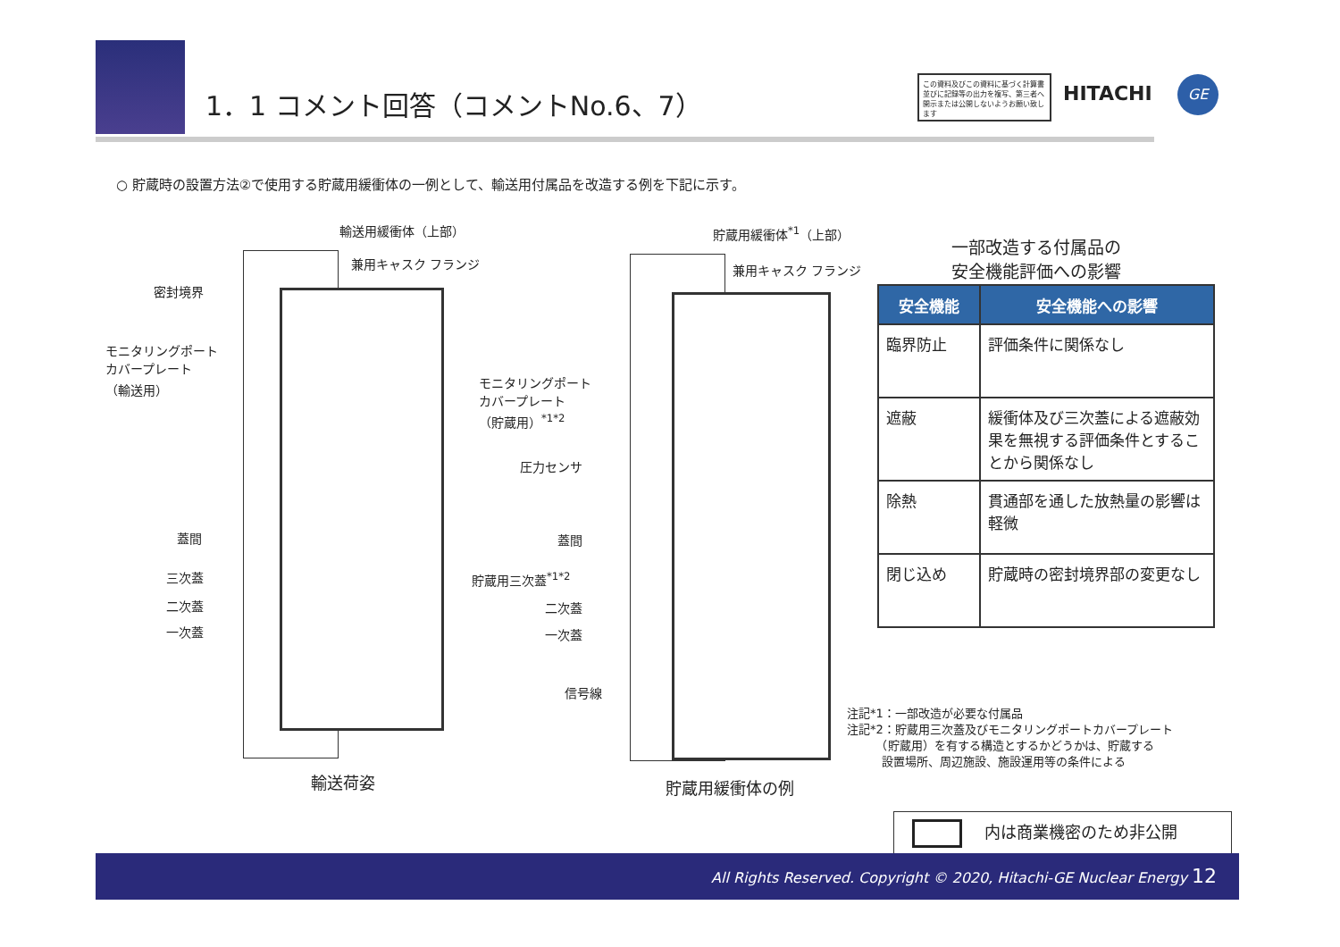1．1 コメント回答（コメントNo.6、7）
この資料及びこの資料に基づく計算書並びに記録等の出力を複写、第三者へ開示または公開しないようお願い致します
HITACHI GE
○ 貯蔵時の設置方法②で使用する貯蔵用緩衝体の一例として、輸送用付属品を改造する例を下記に示す。
輸送用緩衝体（上部）
兼用キャスク フランジ
密封境界
モニタリングポート
カバープレート
（輸送用）
蓋間
三次蓋
二次蓋
一次蓋
輸送荷姿
貯蔵用緩衝体<sup>*1</sup>（上部）
兼用キャスク フランジ
モニタリングポート
カバープレート
（貯蔵用）<sup>*1*2</sup>
圧力センサ
蓋間
貯蔵用三次蓋<sup>*1*2</sup>
二次蓋
一次蓋
信号線
貯蔵用緩衝体の例
一部改造する付属品の
安全機能評価への影響
| 安全機能 | 安全機能への影響 |
| --- | --- |
| 臨界防止 | 評価条件に関係なし |
| 遮蔽 | 緩衝体及び三次蓋による遮蔽効果を無視する評価条件とすることから関係なし |
| 除熱 | 貫通部を通した放熱量の影響は軽微 |
| 閉じ込め | 貯蔵時の密封境界部の変更なし |
注記*1：一部改造が必要な付属品
注記*2：貯蔵用三次蓋及びモニタリングポートカバープレート
　　　（貯蔵用）を有する構造とするかどうかは、貯蔵する
　　　設置場所、周辺施設、施設運用等の条件による
内は商業機密のため非公開
All Rights Reserved. Copyright © 2020, Hitachi-GE Nuclear Energy 12